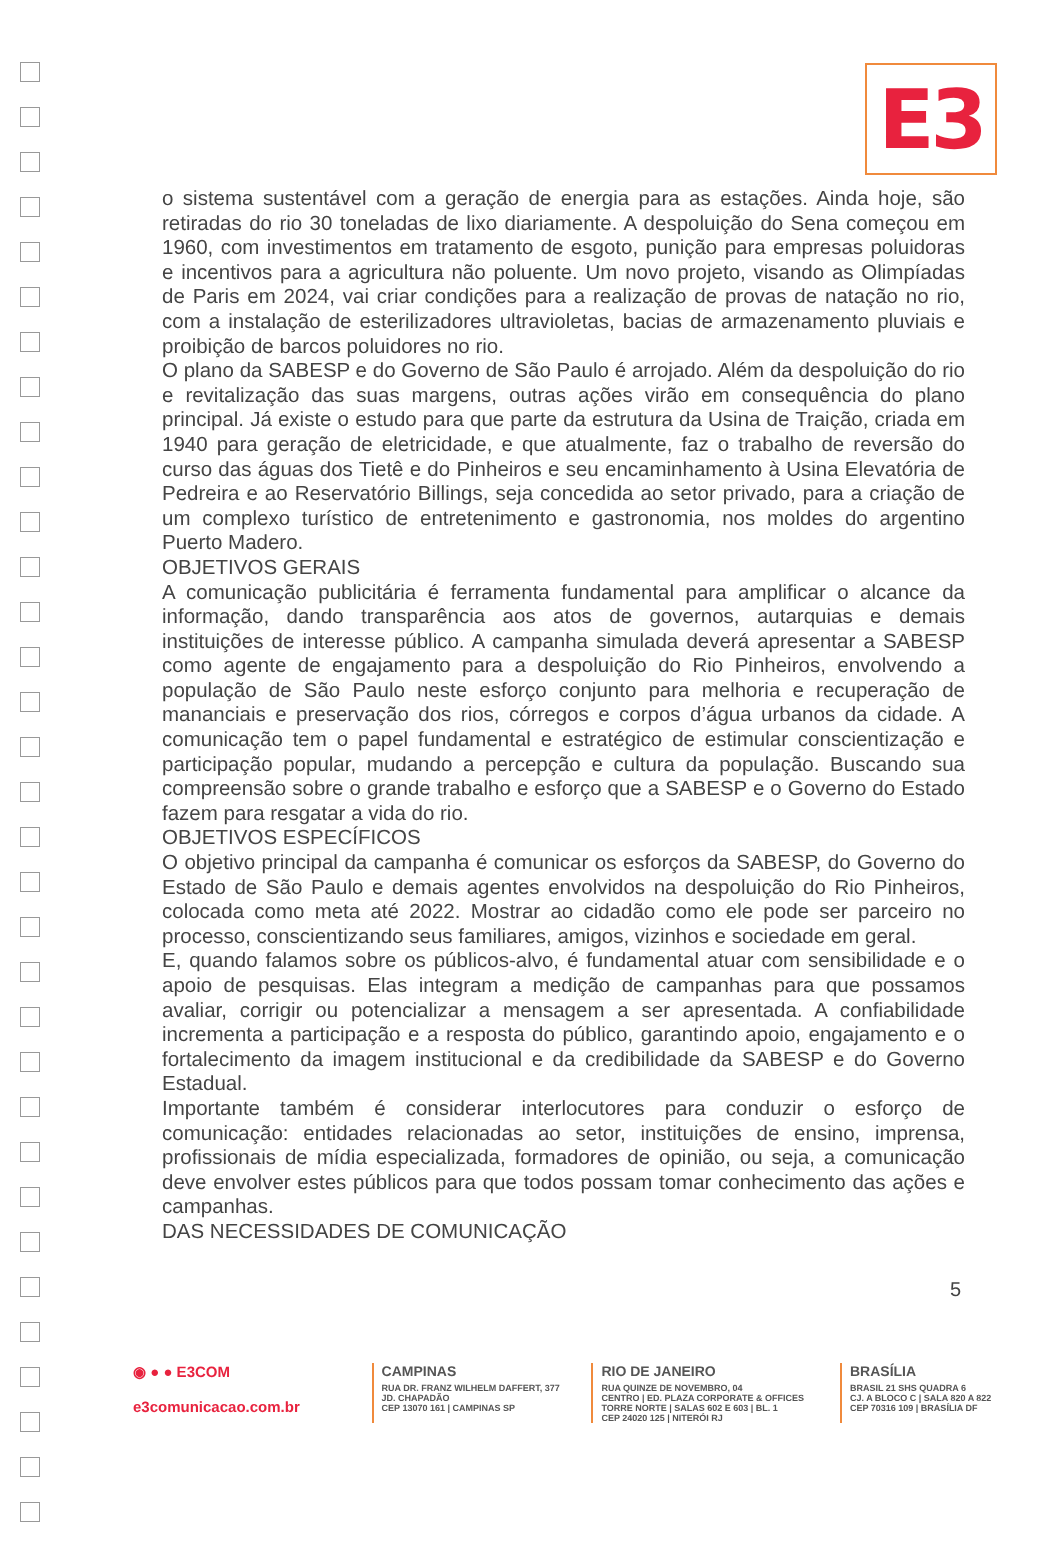E3
o sistema sustentável com a geração de energia para as estações. Ainda hoje, são retiradas do rio 30 toneladas de lixo diariamente. A despoluição do Sena começou em 1960, com investimentos em tratamento de esgoto, punição para empresas poluidoras e incentivos para a agricultura não poluente. Um novo projeto, visando as Olimpíadas de Paris em 2024, vai criar condições para a realização de provas de natação no rio, com a instalação de esterilizadores ultravioletas, bacias de armazenamento pluviais e proibição de barcos poluidores no rio.
O plano da SABESP e do Governo de São Paulo é arrojado. Além da despoluição do rio e revitalização das suas margens, outras ações virão em consequência do plano principal. Já existe o estudo para que parte da estrutura da Usina de Traição, criada em 1940 para geração de eletricidade, e que atualmente, faz o trabalho de reversão do curso das águas dos Tietê e do Pinheiros e seu encaminhamento à Usina Elevatória de Pedreira e ao Reservatório Billings, seja concedida ao setor privado, para a criação de um complexo turístico de entretenimento e gastronomia, nos moldes do argentino Puerto Madero.
OBJETIVOS GERAIS
A comunicação publicitária é ferramenta fundamental para amplificar o alcance da informação, dando transparência aos atos de governos, autarquias e demais instituições de interesse público. A campanha simulada deverá apresentar a SABESP como agente de engajamento para a despoluição do Rio Pinheiros, envolvendo a população de São Paulo neste esforço conjunto para melhoria e recuperação de mananciais e preservação dos rios, córregos e corpos d’água urbanos da cidade. A comunicação tem o papel fundamental e estratégico de estimular conscientização e participação popular, mudando a percepção e cultura da população. Buscando sua compreensão sobre o grande trabalho e esforço que a SABESP e o Governo do Estado fazem para resgatar a vida do rio.
OBJETIVOS ESPECÍFICOS
O objetivo principal da campanha é comunicar os esforços da SABESP, do Governo do Estado de São Paulo e demais agentes envolvidos na despoluição do Rio Pinheiros, colocada como meta até 2022. Mostrar ao cidadão como ele pode ser parceiro no processo, conscientizando seus familiares, amigos, vizinhos e sociedade em geral.
E, quando falamos sobre os públicos-alvo, é fundamental atuar com sensibilidade e o apoio de pesquisas. Elas integram a medição de campanhas para que possamos avaliar, corrigir ou potencializar a mensagem a ser apresentada. A confiabilidade incrementa a participação e a resposta do público, garantindo apoio, engajamento e o fortalecimento da imagem institucional e da credibilidade da SABESP e do Governo Estadual.
Importante também é considerar interlocutores para conduzir o esforço de comunicação: entidades relacionadas ao setor, instituições de ensino, imprensa, profissionais de mídia especializada, formadores de opinião, ou seja, a comunicação deve envolver estes públicos para que todos possam tomar conhecimento das ações e campanhas.
DAS NECESSIDADES DE COMUNICAÇÃO
5
◉ ● ● E3COM
e3comunicacao.com.br
CAMPINAS
RUA DR. FRANZ WILHELM DAFFERT, 377
JD. CHAPADÃO
CEP 13070 161 | CAMPINAS SP
RIO DE JANEIRO
RUA QUINZE DE NOVEMBRO, 04
CENTRO | ED. PLAZA CORPORATE & OFFICES
TORRE NORTE | SALAS 602 E 603 | BL. 1
CEP 24020 125 | NITERÓI RJ
BRASÍLIA
BRASIL 21 SHS QUADRA 6
CJ. A BLOCO C | SALA 820 A 822
CEP 70316 109 | BRASÍLIA DF